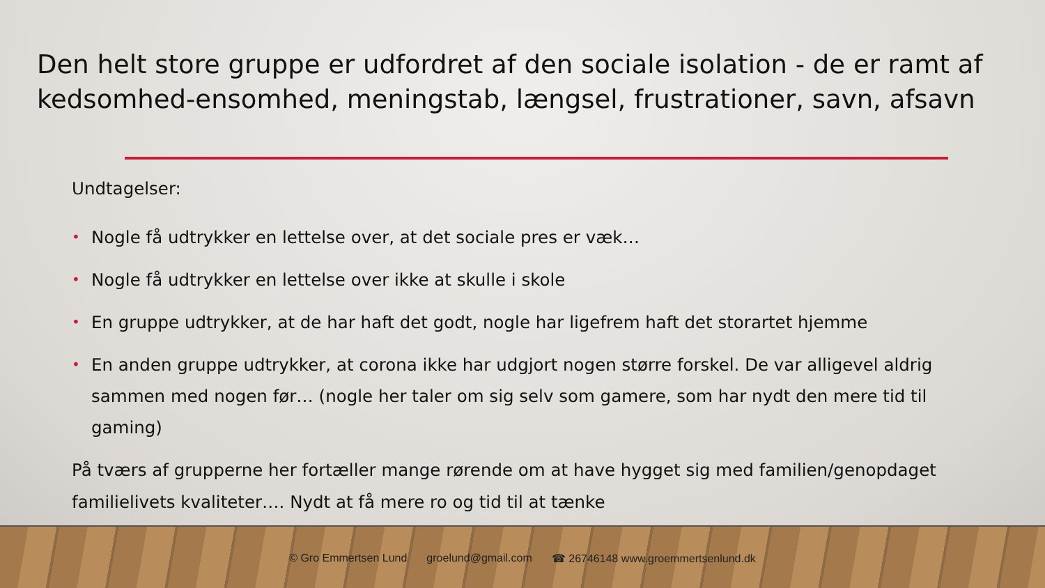Den helt store gruppe er udfordret af den sociale isolation - de er ramt af kedsomhed-ensomhed, meningstab, længsel, frustrationer, savn, afsavn
Undtagelser:
• Nogle få udtrykker en lettelse over, at det sociale pres er væk…
• Nogle få udtrykker en lettelse over ikke at skulle i skole
• En gruppe udtrykker, at de har haft det godt, nogle har ligefrem haft det storartet hjemme
• En anden gruppe udtrykker, at corona ikke har udgjort nogen større forskel. De var alligevel aldrig sammen med nogen før… (nogle her taler om sig selv som gamere, som har nydt den mere tid til gaming)
På tværs af grupperne her fortæller mange rørende om at have hygget sig med familien/genopdaget familielivets kvaliteter…. Nydt at få mere ro og tid til at tænke
© Gro Emmertsen Lund groelund@gmail.com ☎ 26746148 www.groemmertsenlund.dk